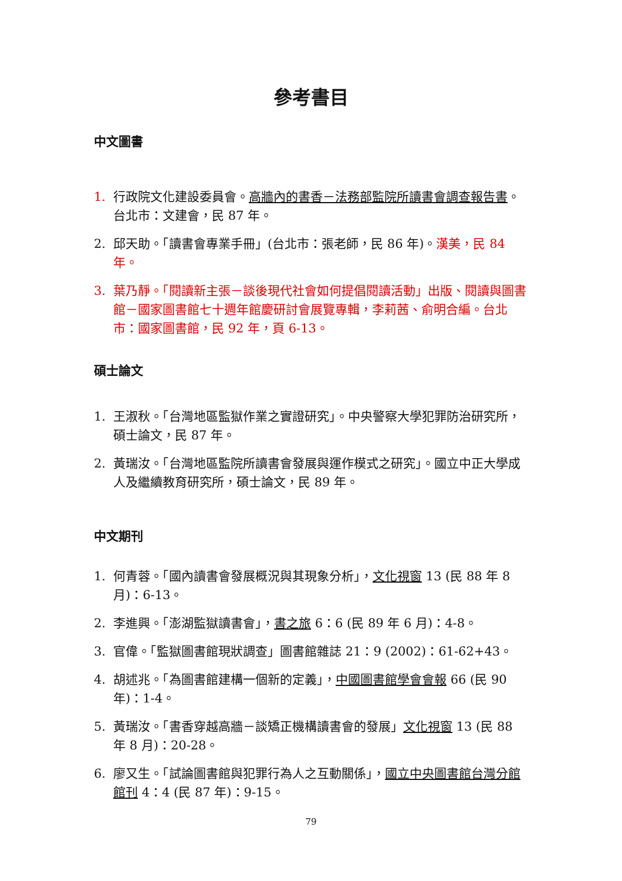參考書目
中文圖書
1. 行政院文化建設委員會。高牆內的書香－法務部監院所讀書會調查報告書。台北市：文建會，民 87 年。
2. 邱天助。「讀書會專業手冊」(台北市：張老師，民 86 年)。漢美，民 84 年。
3. 葉乃靜。「閱讀新主張－談後現代社會如何提倡閱讀活動」出版、閱讀與圖書館－國家圖書館七十週年館慶研討會展覽專輯，李莉茜、俞明合編。台北市：國家圖書館，民 92 年，頁 6-13。
碩士論文
1. 王淑秋。「台灣地區監獄作業之實證研究」。中央警察大學犯罪防治研究所，碩士論文，民 87 年。
2. 黃瑞汝。「台灣地區監院所讀書會發展與運作模式之研究」。國立中正大學成人及繼續教育研究所，碩士論文，民 89 年。
中文期刊
1. 何青蓉。「國內讀書會發展概況與其現象分析」，文化視窗 13 (民 88 年 8 月)：6-13。
2. 李進興。「澎湖監獄讀書會」，書之旅 6：6 (民 89 年 6 月)：4-8。
3. 官偉。「監獄圖書館現狀調查」圖書館雜誌 21：9 (2002)：61-62+43。
4. 胡述兆。「為圖書館建構一個新的定義」，中國圖書館學會會報 66 (民 90 年)：1-4。
5. 黃瑞汝。「書香穿越高牆－談矯正機構讀書會的發展」文化視窗 13 (民 88 年 8 月)：20-28。
6. 廖又生。「試論圖書館與犯罪行為人之互動關係」，國立中央圖書館台灣分館館刊 4：4 (民 87 年)：9-15。
79